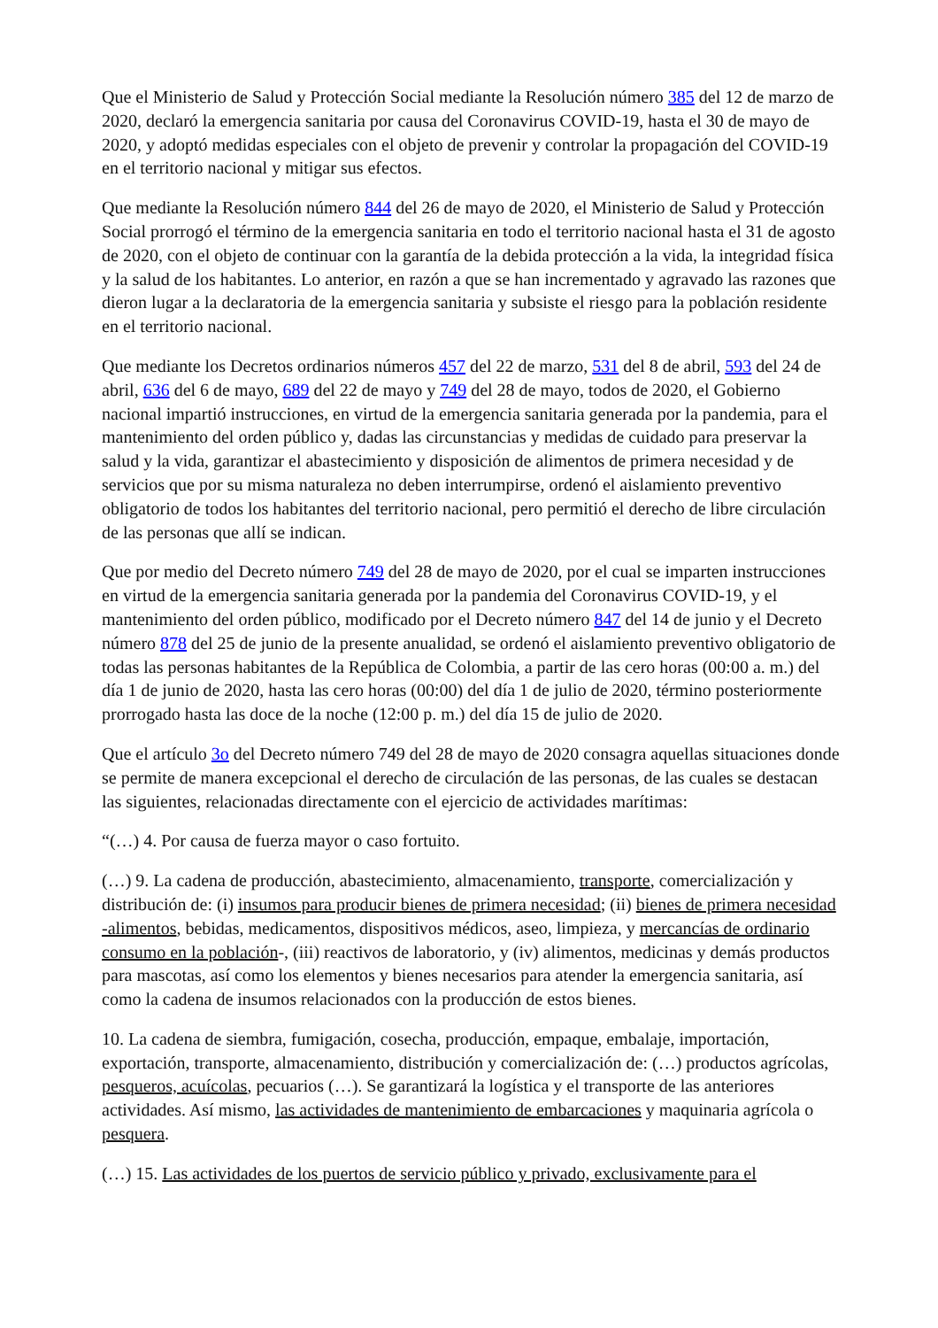Que el Ministerio de Salud y Protección Social mediante la Resolución número 385 del 12 de marzo de 2020, declaró la emergencia sanitaria por causa del Coronavirus COVID-19, hasta el 30 de mayo de 2020, y adoptó medidas especiales con el objeto de prevenir y controlar la propagación del COVID-19 en el territorio nacional y mitigar sus efectos.
Que mediante la Resolución número 844 del 26 de mayo de 2020, el Ministerio de Salud y Protección Social prorrogó el término de la emergencia sanitaria en todo el territorio nacional hasta el 31 de agosto de 2020, con el objeto de continuar con la garantía de la debida protección a la vida, la integridad física y la salud de los habitantes. Lo anterior, en razón a que se han incrementado y agravado las razones que dieron lugar a la declaratoria de la emergencia sanitaria y subsiste el riesgo para la población residente en el territorio nacional.
Que mediante los Decretos ordinarios números 457 del 22 de marzo, 531 del 8 de abril, 593 del 24 de abril, 636 del 6 de mayo, 689 del 22 de mayo y 749 del 28 de mayo, todos de 2020, el Gobierno nacional impartió instrucciones, en virtud de la emergencia sanitaria generada por la pandemia, para el mantenimiento del orden público y, dadas las circunstancias y medidas de cuidado para preservar la salud y la vida, garantizar el abastecimiento y disposición de alimentos de primera necesidad y de servicios que por su misma naturaleza no deben interrumpirse, ordenó el aislamiento preventivo obligatorio de todos los habitantes del territorio nacional, pero permitió el derecho de libre circulación de las personas que allí se indican.
Que por medio del Decreto número 749 del 28 de mayo de 2020, por el cual se imparten instrucciones en virtud de la emergencia sanitaria generada por la pandemia del Coronavirus COVID-19, y el mantenimiento del orden público, modificado por el Decreto número 847 del 14 de junio y el Decreto número 878 del 25 de junio de la presente anualidad, se ordenó el aislamiento preventivo obligatorio de todas las personas habitantes de la República de Colombia, a partir de las cero horas (00:00 a. m.) del día 1 de junio de 2020, hasta las cero horas (00:00) del día 1 de julio de 2020, término posteriormente prorrogado hasta las doce de la noche (12:00 p. m.) del día 15 de julio de 2020.
Que el artículo 3o del Decreto número 749 del 28 de mayo de 2020 consagra aquellas situaciones donde se permite de manera excepcional el derecho de circulación de las personas, de las cuales se destacan las siguientes, relacionadas directamente con el ejercicio de actividades marítimas:
“(…) 4. Por causa de fuerza mayor o caso fortuito.
(…) 9. La cadena de producción, abastecimiento, almacenamiento, transporte, comercialización y distribución de: (i) insumos para producir bienes de primera necesidad; (ii) bienes de primera necesidad -alimentos, bebidas, medicamentos, dispositivos médicos, aseo, limpieza, y mercancías de ordinario consumo en la población-, (iii) reactivos de laboratorio, y (iv) alimentos, medicinas y demás productos para mascotas, así como los elementos y bienes necesarios para atender la emergencia sanitaria, así como la cadena de insumos relacionados con la producción de estos bienes.
10. La cadena de siembra, fumigación, cosecha, producción, empaque, embalaje, importación, exportación, transporte, almacenamiento, distribución y comercialización de: (…) productos agrícolas, pesqueros, acuícolas, pecuarios (…). Se garantizará la logística y el transporte de las anteriores actividades. Así mismo, las actividades de mantenimiento de embarcaciones y maquinaria agrícola o pesquera.
(…) 15. Las actividades de los puertos de servicio público y privado, exclusivamente para el